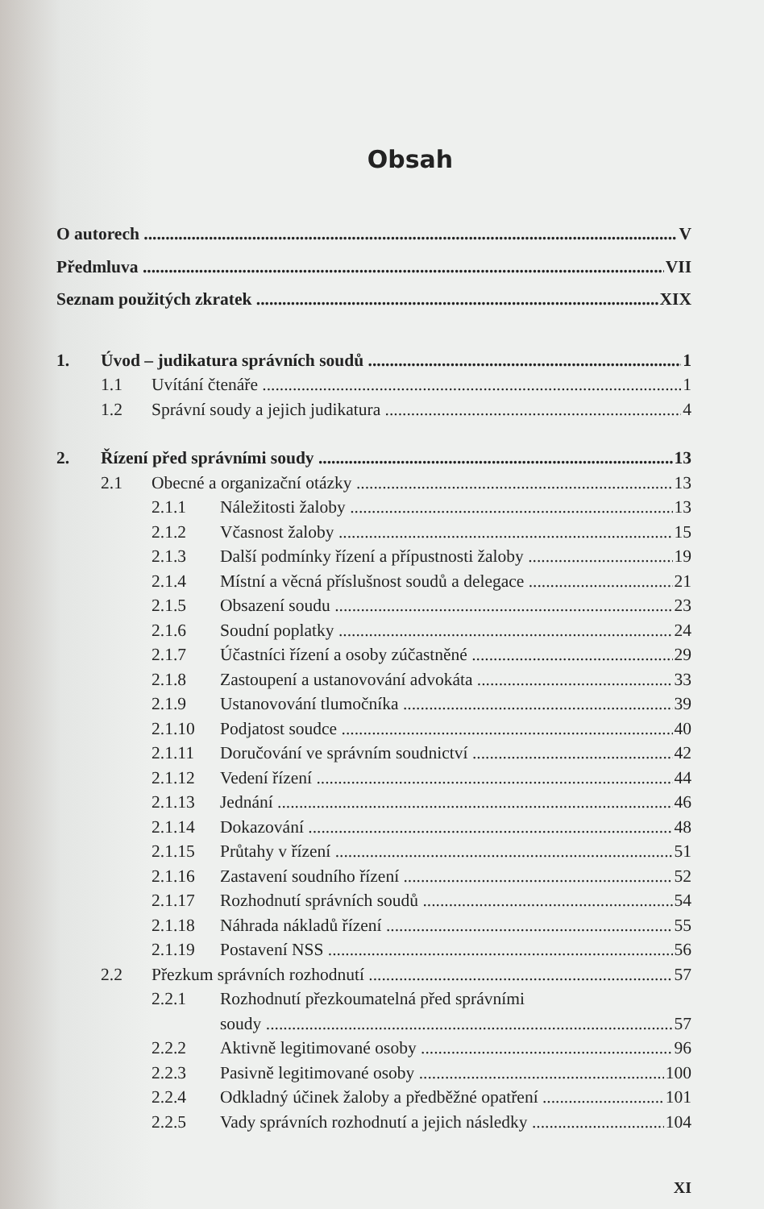Obsah
O autorech V
Předmluva VII
Seznam použitých zkratek XIX
1. Úvod – judikatura správních soudů 1
1.1 Uvítání čtenáře 1
1.2 Správní soudy a jejich judikatura 4
2. Řízení před správními soudy 13
2.1 Obecné a organizační otázky 13
2.1.1 Náležitosti žaloby 13
2.1.2 Včasnost žaloby 15
2.1.3 Další podmínky řízení a přípustnosti žaloby 19
2.1.4 Místní a věcná příslušnost soudů a delegace 21
2.1.5 Obsazení soudu 23
2.1.6 Soudní poplatky 24
2.1.7 Účastníci řízení a osoby zúčastněné 29
2.1.8 Zastoupení a ustanovování advokáta 33
2.1.9 Ustanovování tlumočníka 39
2.1.10 Podjatost soudce 40
2.1.11 Doručování ve správním soudnictví 42
2.1.12 Vedení řízení 44
2.1.13 Jednání 46
2.1.14 Dokazování 48
2.1.15 Průtahy v řízení 51
2.1.16 Zastavení soudního řízení 52
2.1.17 Rozhodnutí správních soudů 54
2.1.18 Náhrada nákladů řízení 55
2.1.19 Postavení NSS 56
2.2 Přezkum správních rozhodnutí 57
2.2.1 Rozhodnutí přezkoumatelná před správními
soudy 57
2.2.2 Aktivně legitimované osoby 96
2.2.3 Pasivně legitimované osoby 100
2.2.4 Odkladný účinek žaloby a předběžné opatření 101
2.2.5 Vady správních rozhodnutí a jejich následky 104
XI